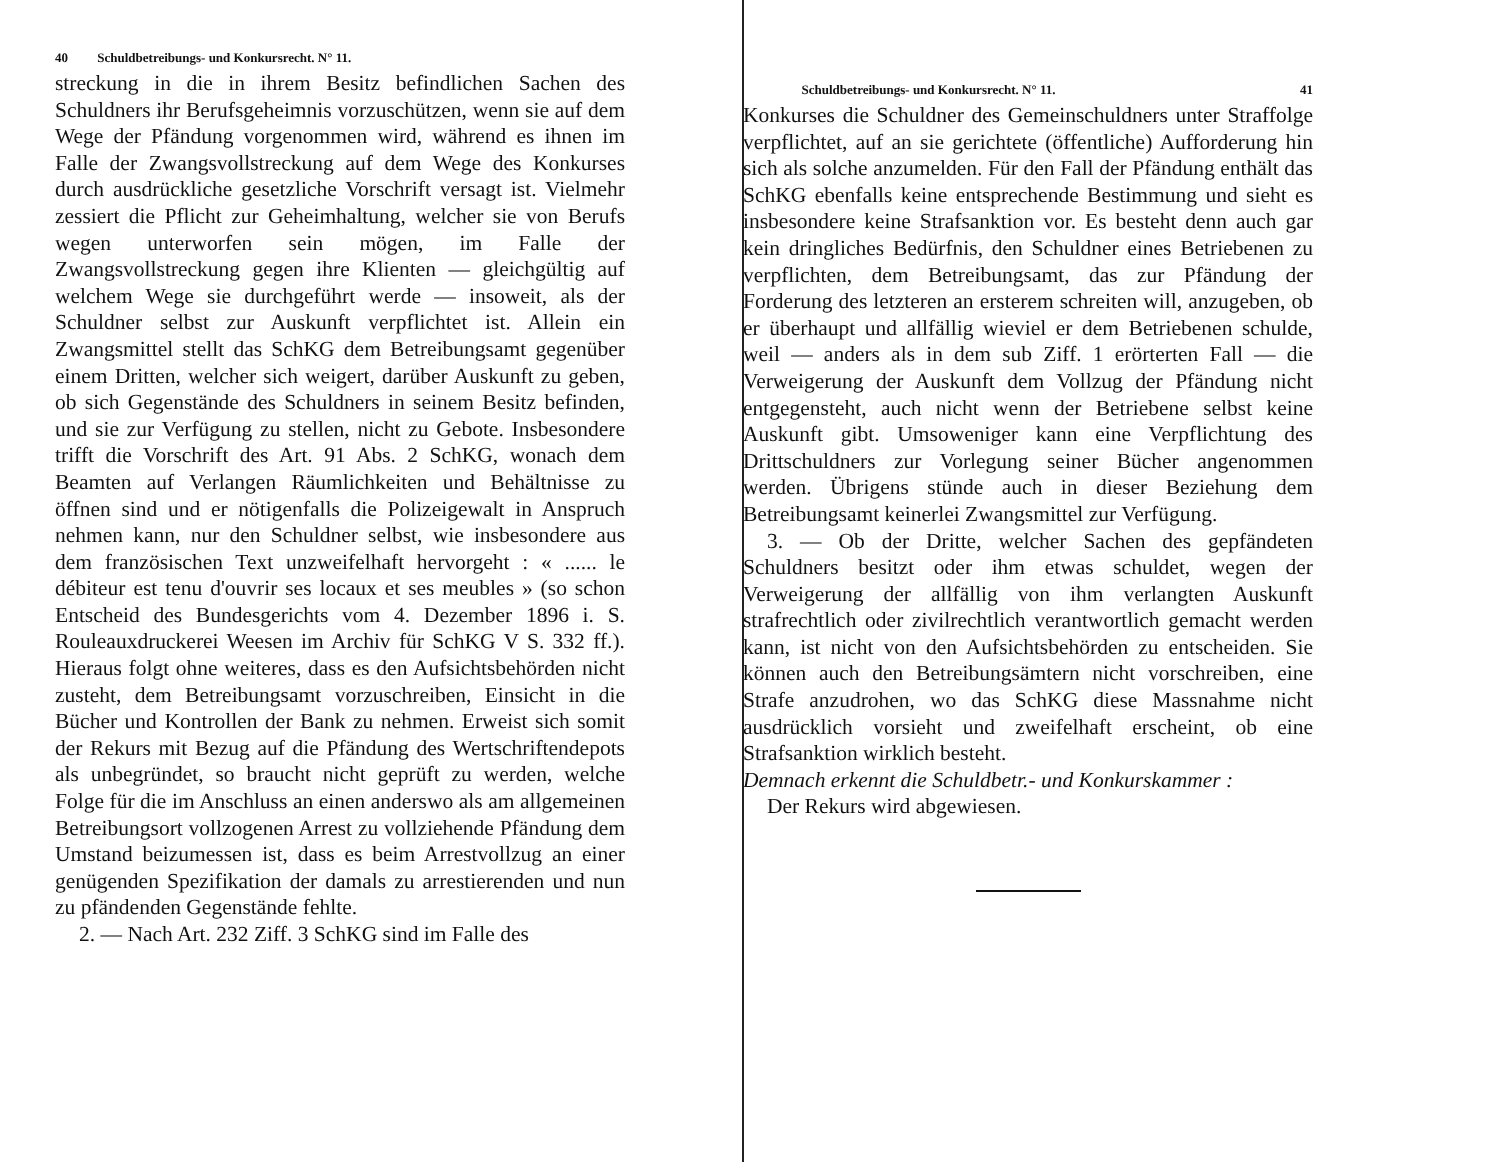40 Schuldbetreibungs- und Konkursrecht. N° 11.
streckung in die in ihrem Besitz befindlichen Sachen des Schuldners ihr Berufsgeheimnis vorzuschützen, wenn sie auf dem Wege der Pfändung vorgenommen wird, während es ihnen im Falle der Zwangsvollstreckung auf dem Wege des Konkurses durch ausdrückliche gesetzliche Vorschrift versagt ist. Vielmehr zessiert die Pflicht zur Geheimhaltung, welcher sie von Berufs wegen unterworfen sein mögen, im Falle der Zwangsvollstreckung gegen ihre Klienten — gleichgültig auf welchem Wege sie durchgeführt werde — insoweit, als der Schuldner selbst zur Auskunft verpflichtet ist. Allein ein Zwangsmittel stellt das SchKG dem Betreibungsamt gegenüber einem Dritten, welcher sich weigert, darüber Auskunft zu geben, ob sich Gegenstände des Schuldners in seinem Besitz befinden, und sie zur Verfügung zu stellen, nicht zu Gebote. Insbesondere trifft die Vorschrift des Art. 91 Abs. 2 SchKG, wonach dem Beamten auf Verlangen Räumlichkeiten und Behältnisse zu öffnen sind und er nötigenfalls die Polizeigewalt in Anspruch nehmen kann, nur den Schuldner selbst, wie insbesondere aus dem französischen Text unzweifelhaft hervorgeht : « ...... le débiteur est tenu d'ouvrir ses locaux et ses meubles » (so schon Entscheid des Bundesgerichts vom 4. Dezember 1896 i. S. Rouleauxdruckerei Weesen im Archiv für SchKG V S. 332 ff.). Hieraus folgt ohne weiteres, dass es den Aufsichtsbehörden nicht zusteht, dem Betreibungsamt vorzuschreiben, Einsicht in die Bücher und Kontrollen der Bank zu nehmen. Erweist sich somit der Rekurs mit Bezug auf die Pfändung des Wertschriftendepots als unbegründet, so braucht nicht geprüft zu werden, welche Folge für die im Anschluss an einen anderswo als am allgemeinen Betreibungsort vollzogenen Arrest zu vollziehende Pfändung dem Umstand beizumessen ist, dass es beim Arrestvollzug an einer genügenden Spezifikation der damals zu arrestierenden und nun zu pfändenden Gegenstände fehlte.
2. — Nach Art. 232 Ziff. 3 SchKG sind im Falle des
Schuldbetreibungs- und Konkursrecht. N° 11. 41
Konkurses die Schuldner des Gemeinschuldners unter Straffolge verpflichtet, auf an sie gerichtete (öffentliche) Aufforderung hin sich als solche anzumelden. Für den Fall der Pfändung enthält das SchKG ebenfalls keine entsprechende Bestimmung und sieht es insbesondere keine Strafsanktion vor. Es besteht denn auch gar kein dringliches Bedürfnis, den Schuldner eines Betriebenen zu verpflichten, dem Betreibungsamt, das zur Pfändung der Forderung des letzteren an ersterem schreiten will, anzugeben, ob er überhaupt und allfällig wieviel er dem Betriebenen schulde, weil — anders als in dem sub Ziff. 1 erörterten Fall — die Verweigerung der Auskunft dem Vollzug der Pfändung nicht entgegensteht, auch nicht wenn der Betriebene selbst keine Auskunft gibt. Umsoweniger kann eine Verpflichtung des Drittschuldners zur Vorlegung seiner Bücher angenommen werden. Übrigens stünde auch in dieser Beziehung dem Betreibungsamt keinerlei Zwangsmittel zur Verfügung.
3. — Ob der Dritte, welcher Sachen des gepfändeten Schuldners besitzt oder ihm etwas schuldet, wegen der Verweigerung der allfällig von ihm verlangten Auskunft strafrechtlich oder zivilrechtlich verantwortlich gemacht werden kann, ist nicht von den Aufsichtsbehörden zu entscheiden. Sie können auch den Betreibungsämtern nicht vorschreiben, eine Strafe anzudrohen, wo das SchKG diese Massnahme nicht ausdrücklich vorsieht und zweifelhaft erscheint, ob eine Strafsanktion wirklich besteht.
Demnach erkennt die Schuldbetr.- und Konkurskammer :
Der Rekurs wird abgewiesen.